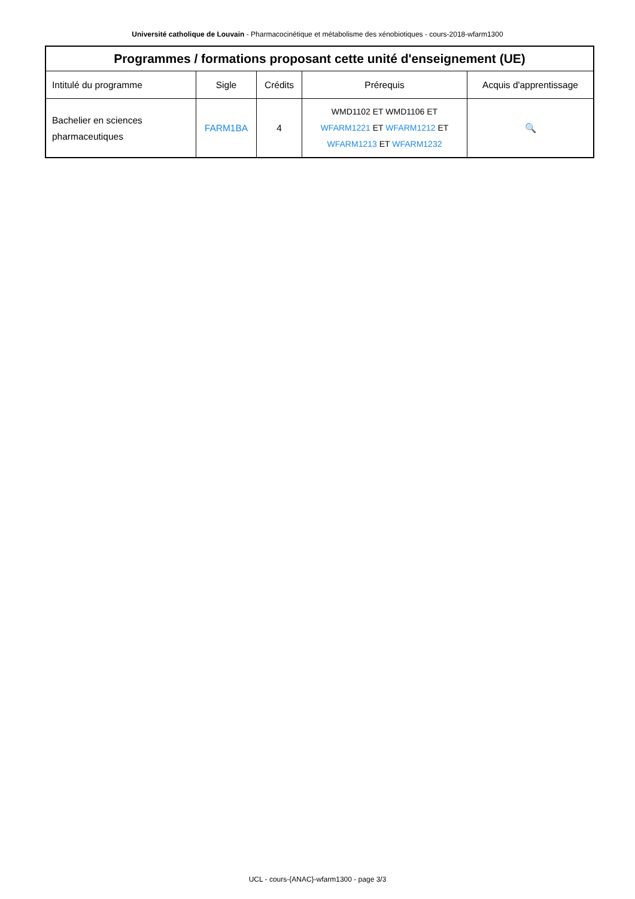Université catholique de Louvain - Pharmacocinétique et métabolisme des xénobiotiques - cours-2018-wfarm1300
| Programmes / formations proposant cette unité d'enseignement (UE) | | | | |
| --- | --- | --- | --- | --- |
| Intitulé du programme | Sigle | Crédits | Prérequis | Acquis d'apprentissage |
| Bachelier en sciences pharmaceutiques | FARM1BA | 4 | WMD1102 ET WMD1106 ET WFARM1221 ET WFARM1212 ET WFARM1213 ET WFARM1232 | 🔍 |
UCL - cours-{ANAC}-wfarm1300 - page 3/3